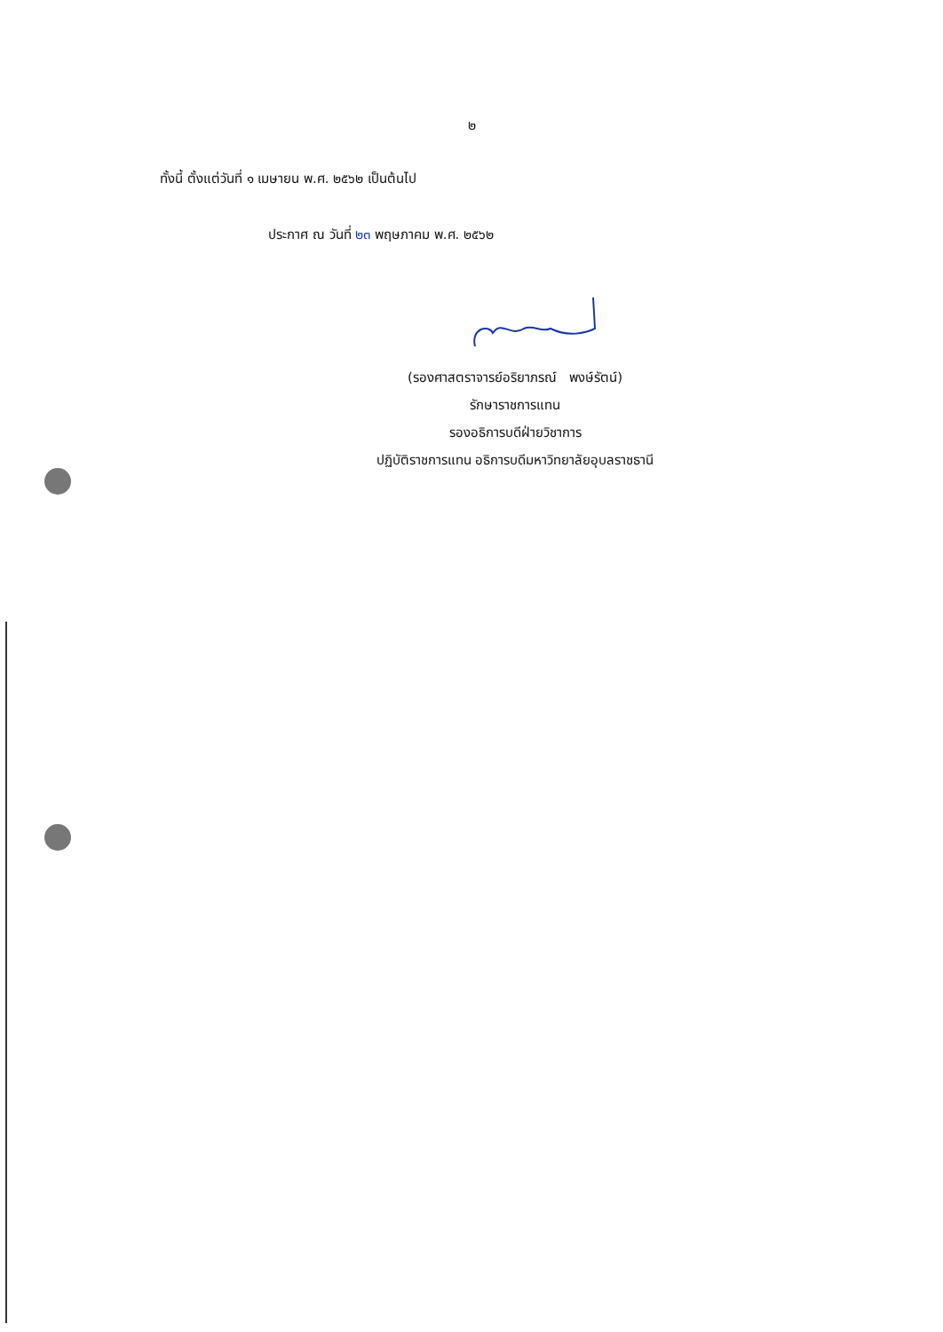๒
ทั้งนี้ ตั้งแต่วันที่ ๑ เมษายน พ.ศ. ๒๕๖๒ เป็นต้นไป
ประกาศ ณ วันที่ ๒๓ พฤษภาคม พ.ศ. ๒๕๖๒
(รองศาสตราจารย์อริยาภรณ์ พงษ์รัตน์)
รักษาราชการแทน
รองอธิการบดีฝ่ายวิชาการ
ปฏิบัติราชการแทน อธิการบดีมหาวิทยาลัยอุบลราชธานี